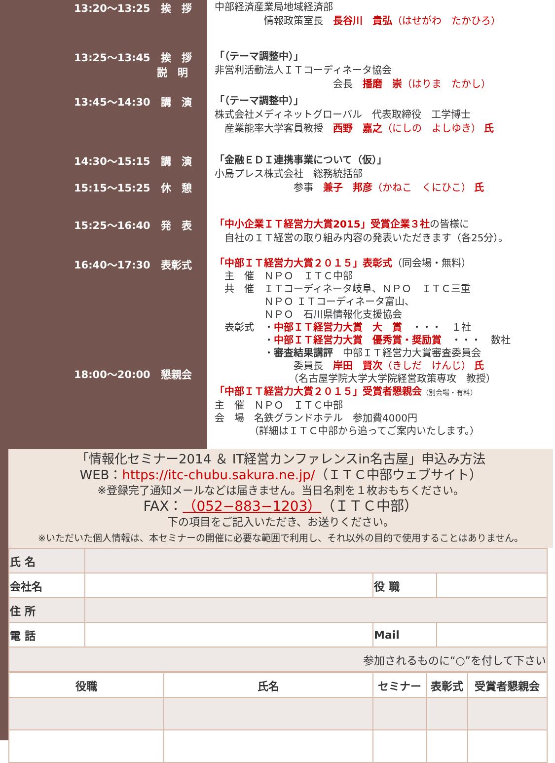13:20～13:25　挨　拶
中部経済産業局地域経済部
　　　　　情報政策室長　長谷川　貴弘（はせがわ　たかひろ）
13:25～13:45　挨　拶
　　　　　　　　説　明
「（テーマ調整中）」
非営利活動法人ＩＴコーディネータ協会
　　　　　　　　　　　　会長　播磨　崇（はりま　たかし）
13:45～14:30　講　演
「（テーマ調整中）」
株式会社メディネットグローバル　代表取締役　工学博士
　産業能率大学客員教授　西野　嘉之（にしの　よしゆき） 氏
14:30～15:15　講　演
15:15～15:25　休　憩
「金融ＥＤＩ連携事業について（仮）」
小島プレス株式会社　総務統括部
　　　　　　　　参事　兼子　邦彦（かねこ　くにひこ） 氏
15:25～16:40　発　表
「中小企業ＩＴ経営力大賞2015」受賞企業３社の皆様に
　自社のＩＴ経営の取り組み内容の発表いただきます（各25分）。
16:40～17:30　表彰式
18:00～20:00　懇親会
「中部ＩＴ経営力大賞２０１５」表彰式（同会場・無料）
　主　催　ＮＰＯ　ＩＴＣ中部
　共　催　ＩＴコーディネータ岐阜、ＮＰＯ　ＩＴＣ三重
　　　　　ＮＰＯ ＩＴコーディネータ富山、
　　　　　ＮＰＯ　石川県情報化支援協会
　表彰式　・中部ＩＴ経営力大賞　大　賞　・・・　１社
　　　　　・中部ＩＴ経営力大賞　優秀賞・奨励賞　・・・　数社
　　　　　・審査結果講評　中部ＩＴ経営力大賞審査委員会
　　　　　　　　委員長　岸田　賢次（きしだ　けんじ） 氏
　　　　　　　　（名古屋学院大学大学院経営政策専攻　教授）
「中部ＩＴ経営力大賞２０１５」受賞者懇親会（別会場・有料）
主　催　ＮＰＯ　ＩＴＣ中部
会　場　名鉄グランドホテル　参加費4000円
　　　　（詳細はＩＴＣ中部から追ってご案内いたします。）
「情報化セミナー2014 ＆ IT経営カンファレンスin名古屋」申込み方法
WEB：https://itc-chubu.sakura.ne.jp/（ＩＴＣ中部ウェブサイト）
※登録完了通知メールなどは届きません。当日名刺を１枚おもちください。
FAX：（052−883−1203）（ＩＴＣ中部）
下の項目をご記入いただき、お送りください。
※いただいた個人情報は、本セミナーの開催に必要な範囲で利用し、それ以外の目的で使用することはありません。
| 氏 名 | | | |
| 会社名 | | 役 職 | |
| 住 所 | | | |
| 電 話 | | Mail | |
| 参加されるものに“○”を付して下さい | | | |
| 役職 | 氏名 | セミナー | 表彰式 | 受賞者懇親会 |
| --- | --- | --- | --- | --- |